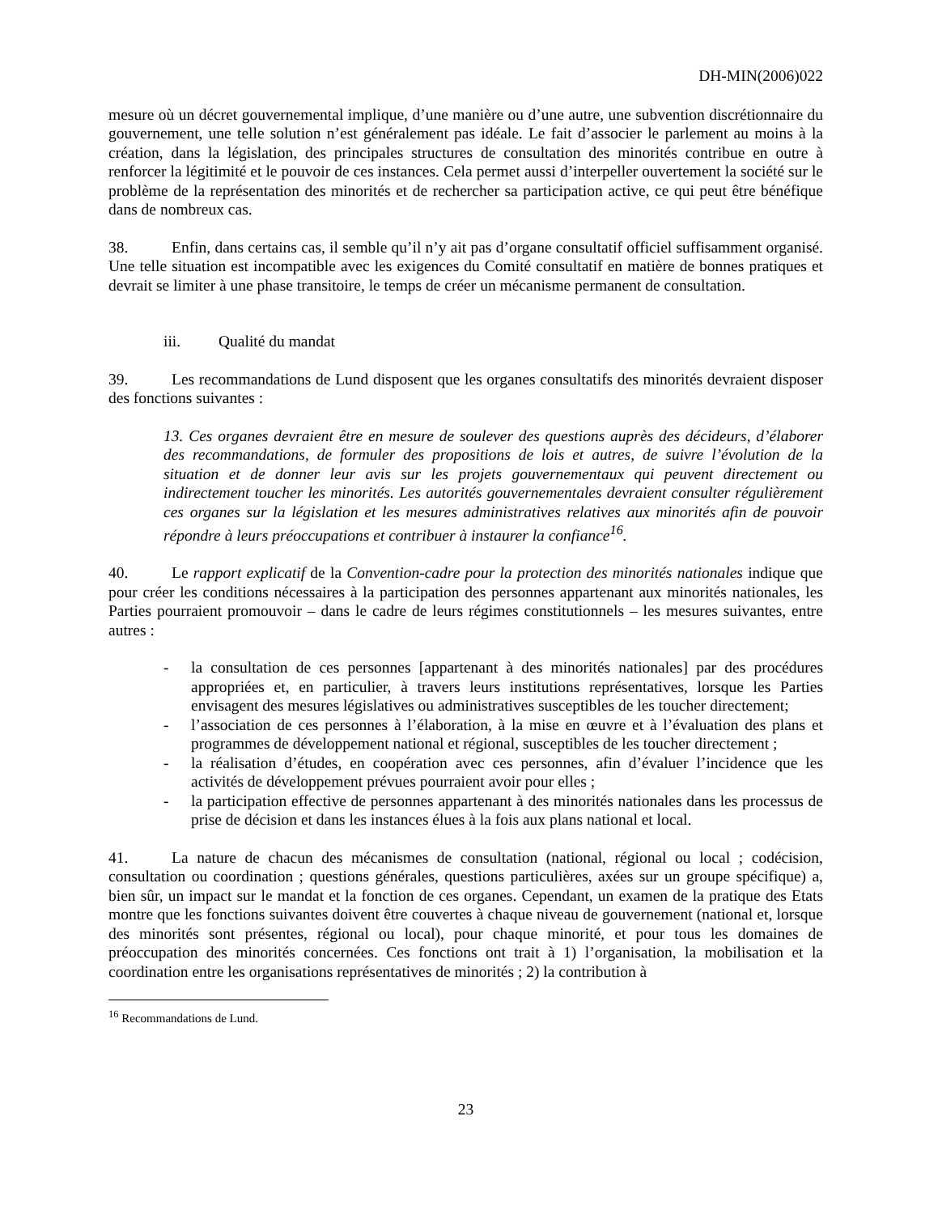DH-MIN(2006)022
mesure où un décret gouvernemental implique, d’une manière ou d’une autre, une subvention discrétionnaire du gouvernement, une telle solution n’est généralement pas idéale. Le fait d’associer le parlement au moins à la création, dans la législation, des principales structures de consultation des minorités contribue en outre à renforcer la légitimité et le pouvoir de ces instances. Cela permet aussi d’interpeller ouvertement la société sur le problème de la représentation des minorités et de rechercher sa participation active, ce qui peut être bénéfique dans de nombreux cas.
38. Enfin, dans certains cas, il semble qu’il n’y ait pas d’organe consultatif officiel suffisamment organisé. Une telle situation est incompatible avec les exigences du Comité consultatif en matière de bonnes pratiques et devrait se limiter à une phase transitoire, le temps de créer un mécanisme permanent de consultation.
iii. Qualité du mandat
39. Les recommandations de Lund disposent que les organes consultatifs des minorités devraient disposer des fonctions suivantes :
13. Ces organes devraient être en mesure de soulever des questions auprès des décideurs, d’élaborer des recommandations, de formuler des propositions de lois et autres, de suivre l’évolution de la situation et de donner leur avis sur les projets gouvernementaux qui peuvent directement ou indirectement toucher les minorités. Les autorités gouvernementales devraient consulter régulièrement ces organes sur la législation et les mesures administratives relatives aux minorités afin de pouvoir répondre à leurs préoccupations et contribuer à instaurer la confiance<sup>16</sup>.
40. Le rapport explicatif de la Convention-cadre pour la protection des minorités nationales indique que pour créer les conditions nécessaires à la participation des personnes appartenant aux minorités nationales, les Parties pourraient promouvoir – dans le cadre de leurs régimes constitutionnels – les mesures suivantes, entre autres :
- la consultation de ces personnes [appartenant à des minorités nationales] par des procédures appropriées et, en particulier, à travers leurs institutions représentatives, lorsque les Parties envisagent des mesures législatives ou administratives susceptibles de les toucher directement;
- l’association de ces personnes à l’élaboration, à la mise en œuvre et à l’évaluation des plans et programmes de développement national et régional, susceptibles de les toucher directement ;
- la réalisation d’études, en coopération avec ces personnes, afin d’évaluer l’incidence que les activités de développement prévues pourraient avoir pour elles ;
- la participation effective de personnes appartenant à des minorités nationales dans les processus de prise de décision et dans les instances élues à la fois aux plans national et local.
41. La nature de chacun des mécanismes de consultation (national, régional ou local ; codécision, consultation ou coordination ; questions générales, questions particulières, axées sur un groupe spécifique) a, bien sûr, un impact sur le mandat et la fonction de ces organes. Cependant, un examen de la pratique des Etats montre que les fonctions suivantes doivent être couvertes à chaque niveau de gouvernement (national et, lorsque des minorités sont présentes, régional ou local), pour chaque minorité, et pour tous les domaines de préoccupation des minorités concernées. Ces fonctions ont trait à 1) l’organisation, la mobilisation et la coordination entre les organisations représentatives de minorités ; 2) la contribution à
<sup>16</sup> Recommandations de Lund.
23